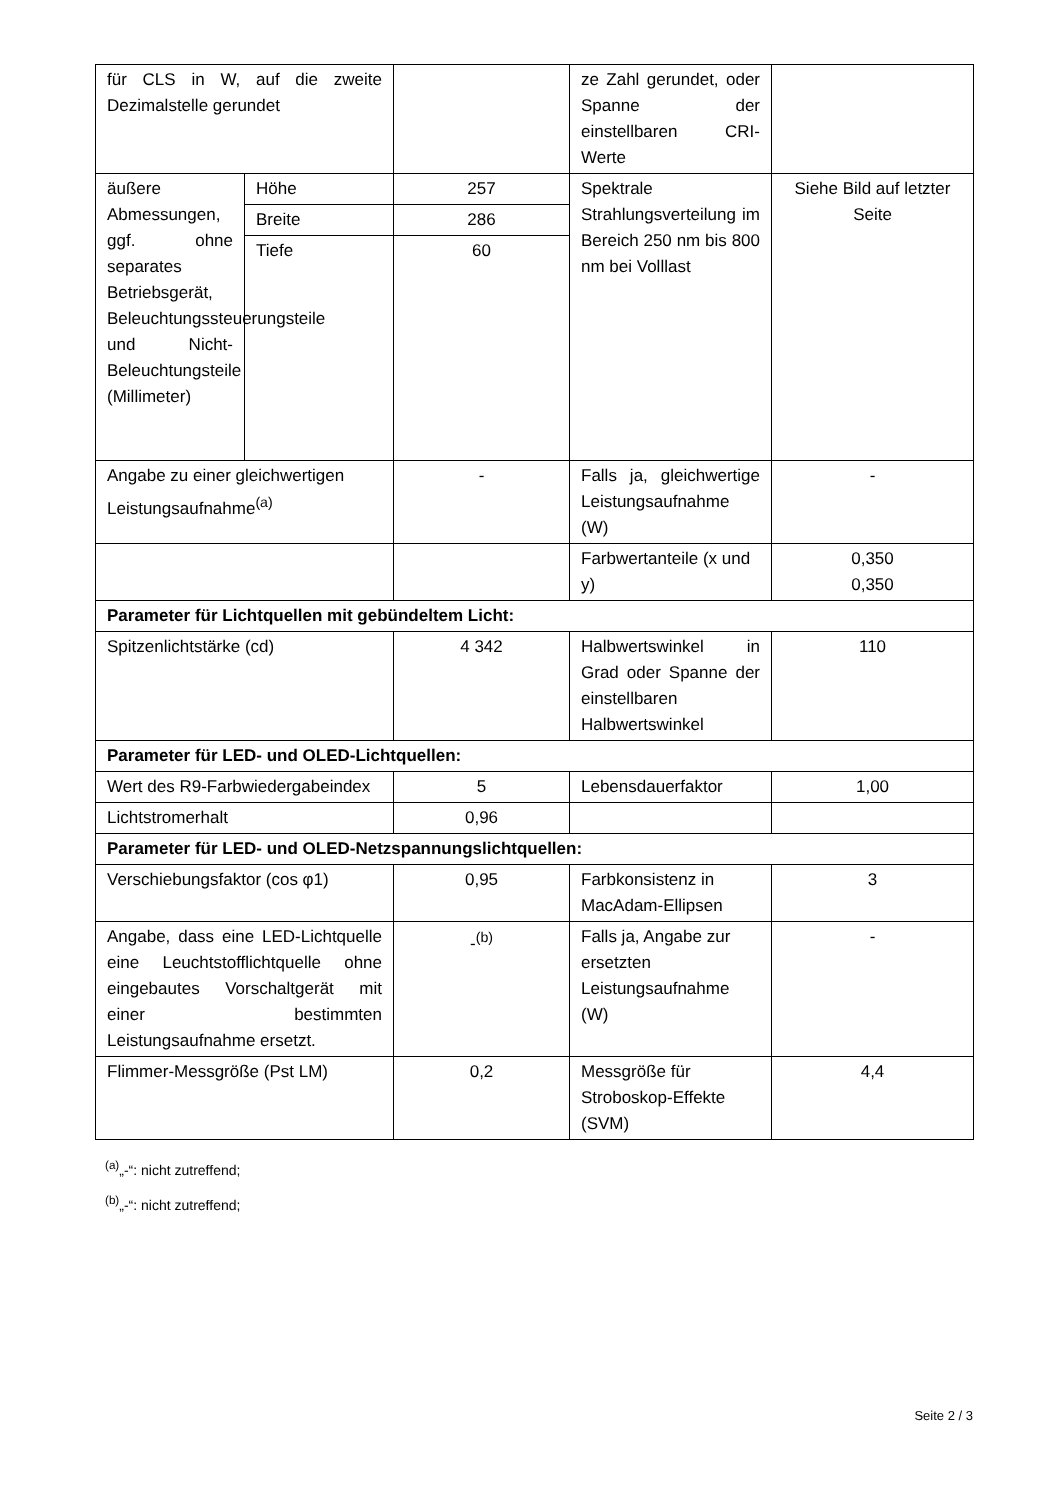| für CLS in W, auf die zweite Dezimalstelle gerundet | | | ze Zahl gerundet, oder Spanne der einstellbaren CRI-Werte | |
| äußere Abmessungen, ggf. ohne separates Betriebsgerät, Beleuchtungssteuerungsteile und Nicht-Beleuchtungsteile (Millimeter) | Höhe | 257 | Spektrale Strahlungsverteilung im Bereich 250 nm bis 800 nm bei Volllast | Siehe Bild auf letzter Seite |
| | Breite | 286 | | |
| | Tiefe | 60 | | |
| Angabe zu einer gleichwertigen Leistungsaufnahme<sup>(a)</sup> | | - | Falls ja, gleichwertige Leistungsaufnahme (W) | - |
| | | | Farbwertanteile (x und y) | 0,350 0,350 |
| Parameter für Lichtquellen mit gebündeltem Licht: | | | | |
| Spitzenlichtstärke (cd) | | 4 342 | Halbwertswinkel in Grad oder Spanne der einstellbaren Halbwertswinkel | 110 |
| Parameter für LED- und OLED-Lichtquellen: | | | | |
| Wert des R9-Farbwiedergabeindex | | 5 | Lebensdauerfaktor | 1,00 |
| Lichtstromerhalt | | 0,96 | | |
| Parameter für LED- und OLED-Netzspannungslichtquellen: | | | | |
| Verschiebungsfaktor (cos φ1) | | 0,95 | Farbkonsistenz in MacAdam-Ellipsen | 3 |
| Angabe, dass eine LED-Lichtquelle eine Leuchtstofflichtquelle ohne eingebautes Vorschaltgerät mit einer bestimmten Leistungsaufnahme ersetzt. | | -<sup>(b)</sup> | Falls ja, Angabe zur ersetzten Leistungsaufnahme (W) | - |
| Flimmer-Messgröße (Pst LM) | | 0,2 | Messgröße für Stroboskop-Effekte (SVM) | 4,4 |
<sup>(a)</sup>„-“: nicht zutreffend;
<sup>(b)</sup>„-“: nicht zutreffend;
Seite 2 / 3